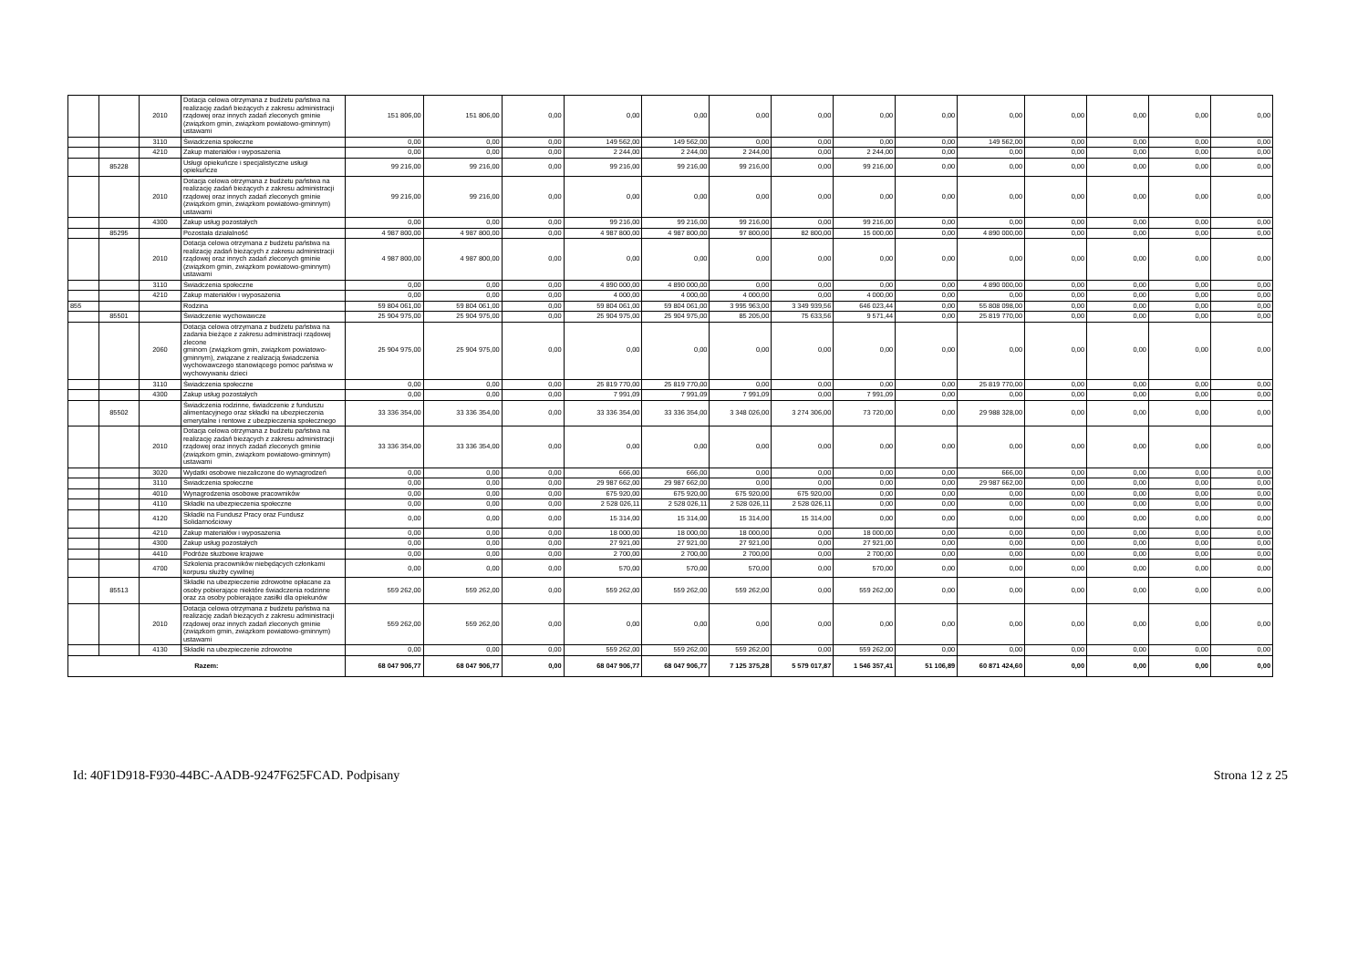| | | 2010 | Dotacja celowa otrzymana z budżetu państwa na realizację zadań bieżących z zakresu administracji rządowej oraz innych zadań zleconych gminie (związkom gmin, związkom powiatowo-gminnym) ustawami | 151 806,00 | 151 806,00 | 0,00 | 0,00 | 0,00 | 0,00 | 0,00 | 0,00 | 0,00 | 0,00 | 0,00 | 0,00 | 0,00 | 0,00 |
| | | 3110 | Świadczenia społeczne | 0,00 | 0,00 | 0,00 | 149 562,00 | 149 562,00 | 0,00 | 0,00 | 0,00 | 0,00 | 149 562,00 | 0,00 | 0,00 | 0,00 | 0,00 |
| | | 4210 | Zakup materiałów i wyposażenia | 0,00 | 0,00 | 0,00 | 2 244,00 | 2 244,00 | 2 244,00 | 0,00 | 2 244,00 | 0,00 | 0,00 | 0,00 | 0,00 | 0,00 | 0,00 |
| | 85228 | | Usługi opiekuńcze i specjalistyczne usługi opiekuńcze | 99 216,00 | 99 216,00 | 0,00 | 99 216,00 | 99 216,00 | 99 216,00 | 0,00 | 99 216,00 | 0,00 | 0,00 | 0,00 | 0,00 | 0,00 | 0,00 |
| | | 2010 | Dotacja celowa otrzymana z budżetu państwa na realizację zadań bieżących z zakresu administracji rządowej oraz innych zadań zleconych gminie (związkom gmin, związkom powiatowo-gminnym) ustawami | 99 216,00 | 99 216,00 | 0,00 | 0,00 | 0,00 | 0,00 | 0,00 | 0,00 | 0,00 | 0,00 | 0,00 | 0,00 | 0,00 | 0,00 |
| | | 4300 | Zakup usług pozostałych | 0,00 | 0,00 | 0,00 | 99 216,00 | 99 216,00 | 99 216,00 | 0,00 | 99 216,00 | 0,00 | 0,00 | 0,00 | 0,00 | 0,00 | 0,00 |
| | 85295 | | Pozostała działalność | 4 987 800,00 | 4 987 800,00 | 0,00 | 4 987 800,00 | 4 987 800,00 | 97 800,00 | 82 800,00 | 15 000,00 | 0,00 | 4 890 000,00 | 0,00 | 0,00 | 0,00 | 0,00 |
| | | 2010 | Dotacja celowa otrzymana z budżetu państwa na realizację zadań bieżących z zakresu administracji rządowej oraz innych zadań zleconych gminie (związkom gmin, związkom powiatowo-gminnym) ustawami | 4 987 800,00 | 4 987 800,00 | 0,00 | 0,00 | 0,00 | 0,00 | 0,00 | 0,00 | 0,00 | 0,00 | 0,00 | 0,00 | 0,00 | 0,00 |
| | | 3110 | Świadczenia społeczne | 0,00 | 0,00 | 0,00 | 4 890 000,00 | 4 890 000,00 | 0,00 | 0,00 | 0,00 | 0,00 | 4 890 000,00 | 0,00 | 0,00 | 0,00 | 0,00 |
| | | 4210 | Zakup materiałów i wyposażenia | 0,00 | 0,00 | 0,00 | 4 000,00 | 4 000,00 | 4 000,00 | 0,00 | 4 000,00 | 0,00 | 0,00 | 0,00 | 0,00 | 0,00 | 0,00 |
| 855 | | | Rodzina | 59 804 061,00 | 59 804 061,00 | 0,00 | 59 804 061,00 | 59 804 061,00 | 3 995 963,00 | 3 349 939,56 | 646 023,44 | 0,00 | 55 808 098,00 | 0,00 | 0,00 | 0,00 | 0,00 |
| | 85501 | | Świadczenie wychowawcze | 25 904 975,00 | 25 904 975,00 | 0,00 | 25 904 975,00 | 25 904 975,00 | 85 205,00 | 75 633,56 | 9 571,44 | 0,00 | 25 819 770,00 | 0,00 | 0,00 | 0,00 | 0,00 |
| | | 2060 | Dotacja celowa otrzymana z budżetu państwa na zadania bieżące z zakresu administracji rządowej zlecone gminom (związkom gmin, związkom powiatowo-gminnym), związane z realizacją świadczenia wychowawczego stanowiącego pomoc państwa w wychowywaniu dzieci | 25 904 975,00 | 25 904 975,00 | 0,00 | 0,00 | 0,00 | 0,00 | 0,00 | 0,00 | 0,00 | 0,00 | 0,00 | 0,00 | 0,00 | 0,00 |
| | | 3110 | Świadczenia społeczne | 0,00 | 0,00 | 0,00 | 25 819 770,00 | 25 819 770,00 | 0,00 | 0,00 | 0,00 | 0,00 | 25 819 770,00 | 0,00 | 0,00 | 0,00 | 0,00 |
| | | 4300 | Zakup usług pozostałych | 0,00 | 0,00 | 0,00 | 7 991,09 | 7 991,09 | 7 991,09 | 0,00 | 7 991,09 | 0,00 | 0,00 | 0,00 | 0,00 | 0,00 | 0,00 |
| | 85502 | | Świadczenia rodzinne, świadczenie z funduszu alimentacyjnego oraz składki na ubezpieczenia emerytalne i rentowe z ubezpieczenia społecznego | 33 336 354,00 | 33 336 354,00 | 0,00 | 33 336 354,00 | 33 336 354,00 | 3 348 026,00 | 3 274 306,00 | 73 720,00 | 0,00 | 29 988 328,00 | 0,00 | 0,00 | 0,00 | 0,00 |
| | | 2010 | Dotacja celowa otrzymana z budżetu państwa na realizację zadań bieżących z zakresu administracji rządowej oraz innych zadań zleconych gminie (związkom gmin, związkom powiatowo-gminnym) ustawami | 33 336 354,00 | 33 336 354,00 | 0,00 | 0,00 | 0,00 | 0,00 | 0,00 | 0,00 | 0,00 | 0,00 | 0,00 | 0,00 | 0,00 | 0,00 |
| | | 3020 | Wydatki osobowe niezaliczone do wynagrodzeń | 0,00 | 0,00 | 0,00 | 666,00 | 666,00 | 0,00 | 0,00 | 0,00 | 0,00 | 666,00 | 0,00 | 0,00 | 0,00 | 0,00 |
| | | 3110 | Świadczenia społeczne | 0,00 | 0,00 | 0,00 | 29 987 662,00 | 29 987 662,00 | 0,00 | 0,00 | 0,00 | 0,00 | 29 987 662,00 | 0,00 | 0,00 | 0,00 | 0,00 |
| | | 4010 | Wynagrodzenia osobowe pracowników | 0,00 | 0,00 | 0,00 | 675 920,00 | 675 920,00 | 675 920,00 | 675 920,00 | 0,00 | 0,00 | 0,00 | 0,00 | 0,00 | 0,00 | 0,00 |
| | | 4110 | Składki na ubezpieczenia społeczne | 0,00 | 0,00 | 0,00 | 2 528 026,11 | 2 528 026,11 | 2 528 026,11 | 2 528 026,11 | 0,00 | 0,00 | 0,00 | 0,00 | 0,00 | 0,00 | 0,00 |
| | | 4120 | Składki na Fundusz Pracy oraz Fundusz Solidarnościowy | 0,00 | 0,00 | 0,00 | 15 314,00 | 15 314,00 | 15 314,00 | 15 314,00 | 0,00 | 0,00 | 0,00 | 0,00 | 0,00 | 0,00 | 0,00 |
| | | 4210 | Zakup materiałów i wyposażenia | 0,00 | 0,00 | 0,00 | 18 000,00 | 18 000,00 | 18 000,00 | 0,00 | 18 000,00 | 0,00 | 0,00 | 0,00 | 0,00 | 0,00 | 0,00 |
| | | 4300 | Zakup usług pozostałych | 0,00 | 0,00 | 0,00 | 27 921,00 | 27 921,00 | 27 921,00 | 0,00 | 27 921,00 | 0,00 | 0,00 | 0,00 | 0,00 | 0,00 | 0,00 |
| | | 4410 | Podróże służbowe krajowe | 0,00 | 0,00 | 0,00 | 2 700,00 | 2 700,00 | 2 700,00 | 0,00 | 2 700,00 | 0,00 | 0,00 | 0,00 | 0,00 | 0,00 | 0,00 |
| | | 4700 | Szkolenia pracowników niebędących członkami korpusu służby cywilnej | 0,00 | 0,00 | 0,00 | 570,00 | 570,00 | 570,00 | 0,00 | 570,00 | 0,00 | 0,00 | 0,00 | 0,00 | 0,00 | 0,00 |
| | 85513 | | Składki na ubezpieczenie zdrowotne opłacane za osoby pobierające niektóre świadczenia rodzinne oraz za osoby pobierające zasiłki dla opiekunów | 559 262,00 | 559 262,00 | 0,00 | 559 262,00 | 559 262,00 | 559 262,00 | 0,00 | 559 262,00 | 0,00 | 0,00 | 0,00 | 0,00 | 0,00 | 0,00 |
| | | 2010 | Dotacja celowa otrzymana z budżetu państwa na realizację zadań bieżących z zakresu administracji rządowej oraz innych zadań zleconych gminie (związkom gmin, związkom powiatowo-gminnym) ustawami | 559 262,00 | 559 262,00 | 0,00 | 0,00 | 0,00 | 0,00 | 0,00 | 0,00 | 0,00 | 0,00 | 0,00 | 0,00 | 0,00 | 0,00 |
| | | 4130 | Składki na ubezpieczenie zdrowotne | 0,00 | 0,00 | 0,00 | 559 262,00 | 559 262,00 | 559 262,00 | 0,00 | 559 262,00 | 0,00 | 0,00 | 0,00 | 0,00 | 0,00 | 0,00 |
| Razem: | | | | 68 047 906,77 | 68 047 906,77 | 0,00 | 68 047 906,77 | 68 047 906,77 | 7 125 375,28 | 5 579 017,87 | 1 546 357,41 | 51 106,89 | 60 871 424,60 | 0,00 | 0,00 | 0,00 | 0,00 |
Id: 40F1D918-F930-44BC-AADB-9247F625FCAD. Podpisany Strona 12 z 25